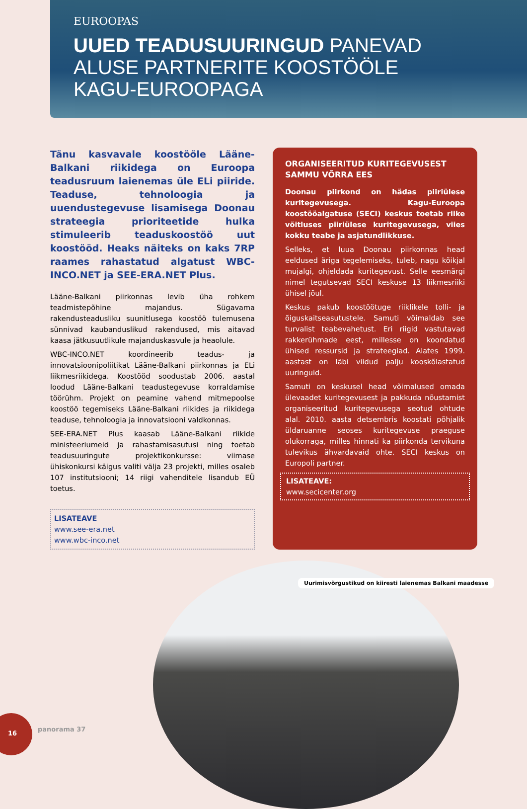EUROOPAS
UUED TEADUSUURINGUD PANEVAD
ALUSE PARTNERITE KOOSTÖÖLE
KAGU-EUROOPAGA
Tänu kasvavale koostööle Lääne-Balkani riikidega on Euroopa teadusruum laienemas üle ELi piiride. Teaduse, tehnoloogia ja uuendustegevuse lisamisega Doonau strateegia prioriteetide hulka stimuleerib teaduskoostöö uut koostööd. Heaks näiteks on kaks 7RP raames rahastatud algatust WBC-INCO.NET ja SEE-ERA.NET Plus.
Lääne-Balkani piirkonnas levib üha rohkem teadmistepõhine majandus. Sügavama rakendusteadusliku suunitlusega koostöö tulemusena sünnivad kaubanduslikud rakendused, mis aitavad kaasa jätkusuutlikule majanduskasvule ja heaolule.
WBC-INCO.NET koordineerib teadus- ja innovatsioonipoliitikat Lääne-Balkani piirkonnas ja ELi liikmesriikidega. Koostööd soodustab 2006. aastal loodud Lääne-Balkani teadustegevuse korraldamise töörühm. Projekt on peamine vahend mitmepoolse koostöö tegemiseks Lääne-Balkani riikides ja riikidega teaduse, tehnoloogia ja innovatsiooni valdkonnas.
SEE-ERA.NET Plus kaasab Lääne-Balkani riikide ministeeriumeid ja rahastamisasutusi ning toetab teadusuuringute projektikonkursse: viimase ühiskonkursi käigus valiti välja 23 projekti, milles osaleb 107 institutsiooni; 14 riigi vahenditele lisandub EÜ toetus.
LISATEAVE
www.see-era.net
www.wbc-inco.net
ORGANISEERITUD KURITEGEVUSEST SAMMU VÕRRA EES
Doonau piirkond on hädas piiriülese kuritegevusega. Kagu-Euroopa koostööalgatuse (SECI) keskus toetab riike võitluses piiriülese kuritegevusega, viies kokku teabe ja asjatundlikkuse.
Selleks, et luua Doonau piirkonnas head eeldused äriga tegelemiseks, tuleb, nagu kõikjal mujalgi, ohjeldada kuritegevust. Selle eesmärgi nimel tegutsevad SECI keskuse 13 liikmesriiki ühisel jõul.
Keskus pakub koostöötuge riiklikele tolli- ja õiguskaitseasutustele. Samuti võimaldab see turvalist teabevahetust. Eri riigid vastutavad rakkerühmade eest, millesse on koondatud ühised ressursid ja strateegiad. Alates 1999. aastast on läbi viidud palju kooskõlastatud uuringuid.
Samuti on keskusel head võimalused omada ülevaadet kuritegevusest ja pakkuda nõustamist organiseeritud kuritegevusega seotud ohtude alal. 2010. aasta detsembris koostati põhjalik üldaruanne seoses kuritegevuse praeguse olukorraga, milles hinnati ka piirkonda tervikuna tulevikus ähvardavaid ohte. SECI keskus on Europoli partner.
LISATEAVE:
www.secicenter.org
Uurimisvõrgustikud on kiiresti laienemas Balkani maadesse
16
panorama 37